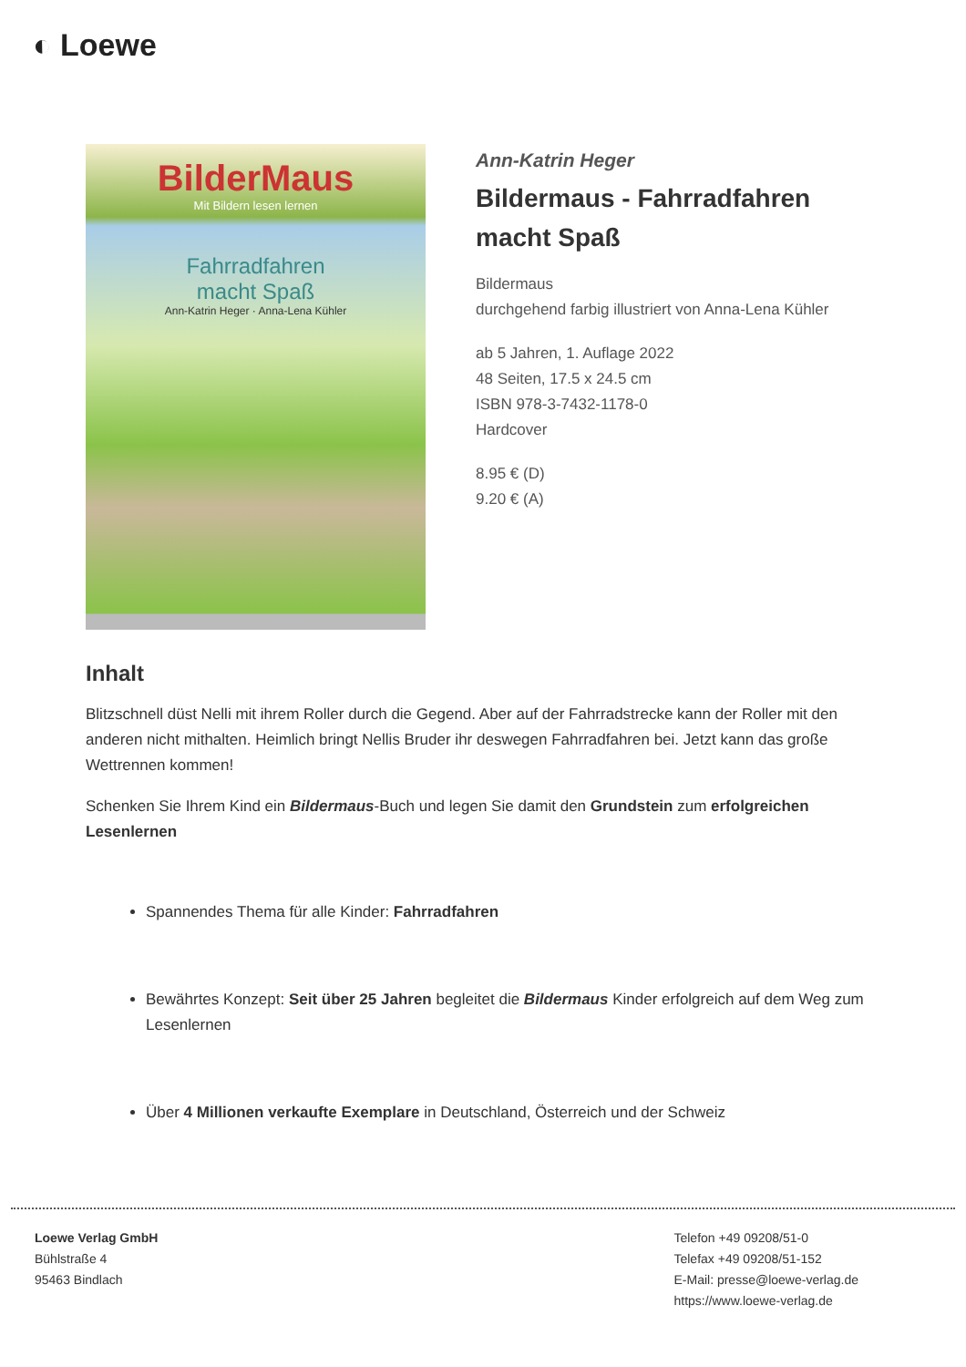◐ Loewe
BilderMaus
Mit Bildern lesen lernen
Fahrradfahren
macht Spaß
Ann-Katrin Heger · Anna-Lena Kühler
Ann-Katrin Heger
Bildermaus - Fahrradfahren macht Spaß
Bildermaus
durchgehend farbig illustriert von Anna-Lena Kühler
ab 5 Jahren, 1. Auflage 2022
48 Seiten, 17.5 x 24.5 cm
ISBN 978-3-7432-1178-0
Hardcover
8.95 € (D)
9.20 € (A)
Inhalt
Blitzschnell düst Nelli mit ihrem Roller durch die Gegend. Aber auf der Fahrradstrecke kann der Roller mit den anderen nicht mithalten. Heimlich bringt Nellis Bruder ihr deswegen Fahrradfahren bei. Jetzt kann das große Wettrennen kommen!
Schenken Sie Ihrem Kind ein Bildermaus-Buch und legen Sie damit den Grundstein zum erfolgreichen Lesenlernen
Spannendes Thema für alle Kinder: Fahrradfahren
Bewährtes Konzept: Seit über 25 Jahren begleitet die Bildermaus Kinder erfolgreich auf dem Weg zum Lesenlernen
Über 4 Millionen verkaufte Exemplare in Deutschland, Österreich und der Schweiz
Loewe Verlag GmbH
Bühlstraße 4
95463 Bindlach
Telefon +49 09208/51-0
Telefax +49 09208/51-152
E-Mail: presse@loewe-verlag.de
https://www.loewe-verlag.de